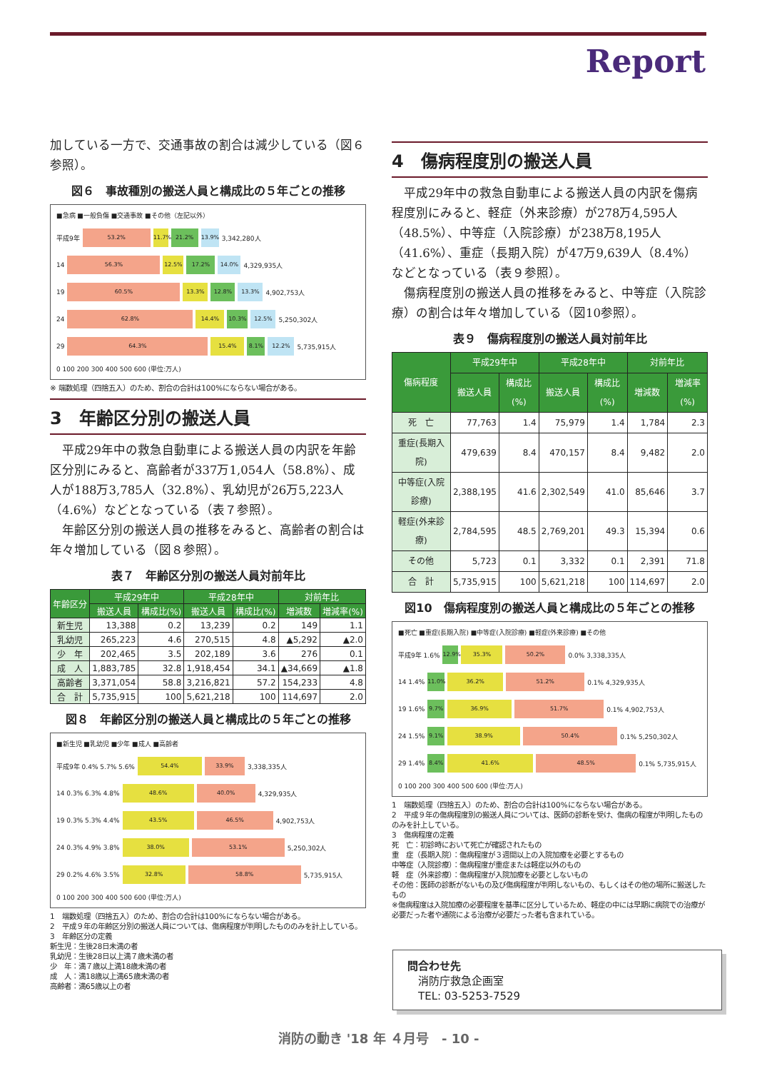Report
加している一方で、交通事故の割合は減少している（図６参照）。
図６　事故種別の搬送人員と構成比の５年ごとの推移
■急病 ■一般負傷 ■交通事故 ■その他（左記以外）
平成9年 53.2% 11.7% 21.2% 13.9% 3,342,280人
14 56.3% 12.5% 17.2% 14.0% 4,329,935人
19 60.5% 13.3% 12.8% 13.3% 4,902,753人
24 62.8% 14.4% 10.3% 12.5% 5,250,302人
29 64.3% 15.4% 8.1% 12.2% 5,735,915人
0 100 200 300 400 500 600 (単位:万人)
※ 端数処理（四捨五入）のため、割合の合計は100%にならない場合がある。
3　年齢区分別の搬送人員
　平成29年中の救急自動車による搬送人員の内訳を年齢区分別にみると、高齢者が337万1,054人（58.8%）、成人が188万3,785人（32.8%）、乳幼児が26万5,223人（4.6%）などとなっている（表７参照）。
　年齢区分別の搬送人員の推移をみると、高齢者の割合は年々増加している（図８参照）。
表７　年齢区分別の搬送人員対前年比
| 年齢区分 | 平成29年中 | | 平成28年中 | | 対前年比 | |
| --- | --- | --- | --- | --- | --- | --- |
| | 搬送人員 | 構成比(%) | 搬送人員 | 構成比(%) | 増減数 | 増減率(%) |
| 新生児 | 13,388 | 0.2 | 13,239 | 0.2 | 149 | 1.1 |
| 乳幼児 | 265,223 | 4.6 | 270,515 | 4.8 | ▲5,292 | ▲2.0 |
| 少 年 | 202,465 | 3.5 | 202,189 | 3.6 | 276 | 0.1 |
| 成 人 | 1,883,785 | 32.8 | 1,918,454 | 34.1 | ▲34,669 | ▲1.8 |
| 高齢者 | 3,371,054 | 58.8 | 3,216,821 | 57.2 | 154,233 | 4.8 |
| 合 計 | 5,735,915 | 100 | 5,621,218 | 100 | 114,697 | 2.0 |
図８　年齢区分別の搬送人員と構成比の５年ごとの推移
■新生児 ■乳幼児 ■少年 ■成人 ■高齢者
平成9年 0.4% 5.7% 5.6% 54.4% 33.9% 3,338,335人
14 0.3% 6.3% 4.8% 48.6% 40.0% 4,329,935人
19 0.3% 5.3% 4.4% 43.5% 46.5% 4,902,753人
24 0.3% 4.9% 3.8% 38.0% 53.1% 5,250,302人
29 0.2% 4.6% 3.5% 32.8% 58.8% 5,735,915人
0 100 200 300 400 500 600 (単位:万人)
1　端数処理（四捨五入）のため、割合の合計は100%にならない場合がある。
2　平成９年の年齢区分別の搬送人員については、傷病程度が判明したもののみを計上している。
3　年齢区分の定義
新生児：生後28日未満の者
乳幼児：生後28日以上満７歳未満の者
少　年：満７歳以上満18歳未満の者
成　人：満18歳以上満65歳未満の者
高齢者：満65歳以上の者
4　傷病程度別の搬送人員
　平成29年中の救急自動車による搬送人員の内訳を傷病程度別にみると、軽症（外来診療）が278万4,595人（48.5%）、中等症（入院診療）が238万8,195人（41.6%）、重症（長期入院）が47万9,639人（8.4%）などとなっている（表９参照）。
　傷病程度別の搬送人員の推移をみると、中等症（入院診療）の割合は年々増加している（図10参照）。
表９　傷病程度別の搬送人員対前年比
| 傷病程度 | 平成29年中 | | 平成28年中 | | 対前年比 | |
| --- | --- | --- | --- | --- | --- | --- |
| | 搬送人員 | 構成比(%) | 搬送人員 | 構成比(%) | 増減数 | 増減率(%) |
| 死 亡 | 77,763 | 1.4 | 75,979 | 1.4 | 1,784 | 2.3 |
| 重症(長期入院) | 479,639 | 8.4 | 470,157 | 8.4 | 9,482 | 2.0 |
| 中等症(入院診療) | 2,388,195 | 41.6 | 2,302,549 | 41.0 | 85,646 | 3.7 |
| 軽症(外来診療) | 2,784,595 | 48.5 | 2,769,201 | 49.3 | 15,394 | 0.6 |
| その他 | 5,723 | 0.1 | 3,332 | 0.1 | 2,391 | 71.8 |
| 合 計 | 5,735,915 | 100 | 5,621,218 | 100 | 114,697 | 2.0 |
図10　傷病程度別の搬送人員と構成比の５年ごとの推移
■死亡 ■重症(長期入院) ■中等症(入院診療) ■軽症(外来診療) ■その他
平成9年 1.6% 12.9% 35.3% 50.2% 0.0% 3,338,335人
14 1.4% 11.0% 36.2% 51.2% 0.1% 4,329,935人
19 1.6% 9.7% 36.9% 51.7% 0.1% 4,902,753人
24 1.5% 9.1% 38.9% 50.4% 0.1% 5,250,302人
29 1.4% 8.4% 41.6% 48.5% 0.1% 5,735,915人
0 100 200 300 400 500 600 (単位:万人)
1　端数処理（四捨五入）のため、割合の合計は100%にならない場合がある。
2　平成９年の傷病程度別の搬送人員については、医師の診断を受け、傷病の程度が判明したもののみを計上している。
3　傷病程度の定義
死　亡：初診時において死亡が確認されたもの
重　症（長期入院）：傷病程度が３週間以上の入院加療を必要とするもの
中等症（入院診療）：傷病程度が重症または軽症以外のもの
軽　症（外来診療）：傷病程度が入院加療を必要としないもの
その他：医師の診断がないもの及び傷病程度が判明しないもの、もしくはその他の場所に搬送したもの
※傷病程度は入院加療の必要程度を基準に区分しているため、軽症の中には早期に病院での治療が必要だった者や通院による治療が必要だった者も含まれている。
問合わせ先
　消防庁救急企画室
　TEL: 03-5253-7529
消防の動き '18 年 ４月号　- 10 -